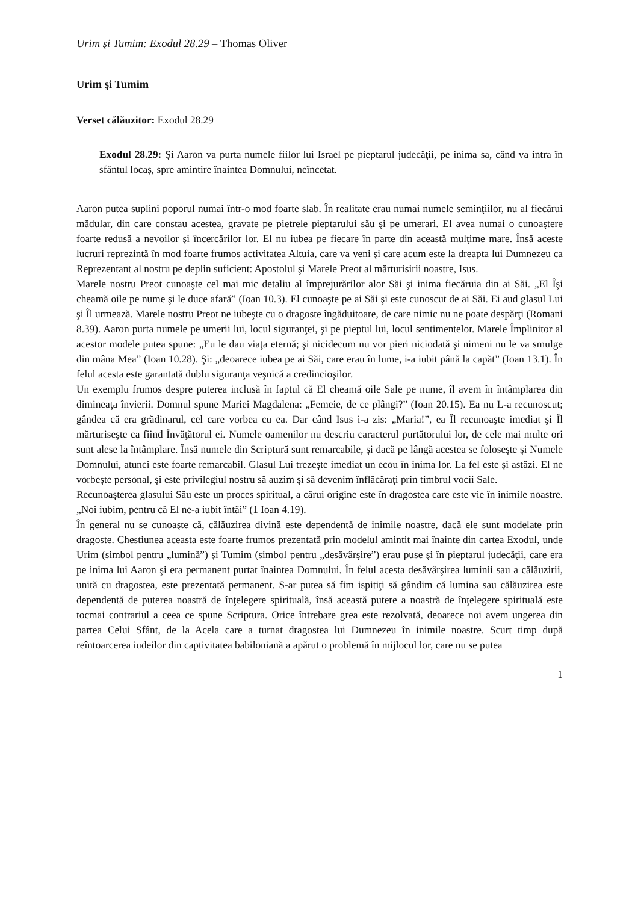Urim şi Tumim: Exodul 28.29 – Thomas Oliver
Urim şi Tumim
Verset călăuzitor: Exodul 28.29
Exodul 28.29: Şi Aaron va purta numele fiilor lui Israel pe pieptarul judecăţii, pe inima sa, când va intra în sfântul locaş, spre amintire înaintea Domnului, neîncetat.
Aaron putea suplini poporul numai într-o mod foarte slab. În realitate erau numai numele seminţiilor, nu al fiecărui mădular, din care constau acestea, gravate pe pietrele pieptarului său şi pe umerari. El avea numai o cunoaştere foarte redusă a nevoilor şi încercărilor lor. El nu iubea pe fiecare în parte din această mulţime mare. Însă aceste lucruri reprezintă în mod foarte frumos activitatea Altuia, care va veni şi care acum este la dreapta lui Dumnezeu ca Reprezentant al nostru pe deplin suficient: Apostolul şi Marele Preot al mărturisirii noastre, Isus.
Marele nostru Preot cunoaşte cel mai mic detaliu al împrejurărilor alor Săi şi inima fiecăruia din ai Săi. „El Îşi cheamă oile pe nume şi le duce afară” (Ioan 10.3). El cunoaşte pe ai Săi şi este cunoscut de ai Săi. Ei aud glasul Lui şi Îl urmează. Marele nostru Preot ne iubeşte cu o dragoste îngăduitoare, de care nimic nu ne poate despărţi (Romani 8.39). Aaron purta numele pe umerii lui, locul siguranţei, şi pe pieptul lui, locul sentimentelor. Marele Împlinitor al acestor modele putea spune: „Eu le dau viaţa eternă; şi nicidecum nu vor pieri niciodată şi nimeni nu le va smulge din mâna Mea” (Ioan 10.28). Şi: „deoarece iubea pe ai Săi, care erau în lume, i-a iubit până la capăt” (Ioan 13.1). În felul acesta este garantată dublu siguranţa veşnică a credincioşilor.
Un exemplu frumos despre puterea inclusă în faptul că El cheamă oile Sale pe nume, îl avem în întâmplarea din dimineaţa învierii. Domnul spune Mariei Magdalena: „Femeie, de ce plângi?” (Ioan 20.15). Ea nu L-a recunoscut; gândea că era grădinarul, cel care vorbea cu ea. Dar când Isus i-a zis: „Maria!”, ea Îl recunoaşte imediat şi Îl mărturiseşte ca fiind Învăţătorul ei. Numele oamenilor nu descriu caracterul purtătorului lor, de cele mai multe ori sunt alese la întâmplare. Însă numele din Scriptură sunt remarcabile, şi dacă pe lângă acestea se foloseşte şi Numele Domnului, atunci este foarte remarcabil. Glasul Lui trezeşte imediat un ecou în inima lor. La fel este şi astăzi. El ne vorbeşte personal, şi este privilegiul nostru să auzim şi să devenim înflăcăraţi prin timbrul vocii Sale.
Recunoaşterea glasului Său este un proces spiritual, a cărui origine este în dragostea care este vie în inimile noastre. „Noi iubim, pentru că El ne-a iubit întâi” (1 Ioan 4.19).
În general nu se cunoaşte că, călăuzirea divină este dependentă de inimile noastre, dacă ele sunt modelate prin dragoste. Chestiunea aceasta este foarte frumos prezentată prin modelul amintit mai înainte din cartea Exodul, unde Urim (simbol pentru „lumină”) şi Tumim (simbol pentru „desăvârşire”) erau puse şi în pieptarul judecăţii, care era pe inima lui Aaron şi era permanent purtat înaintea Domnului. În felul acesta desăvârşirea luminii sau a călăuzirii, unită cu dragostea, este prezentată permanent. S-ar putea să fim ispitiţi să gândim că lumina sau călăuzirea este dependentă de puterea noastră de înţelegere spirituală, însă această putere a noastră de înţelegere spirituală este tocmai contrariul a ceea ce spune Scriptura. Orice întrebare grea este rezolvată, deoarece noi avem ungerea din partea Celui Sfânt, de la Acela care a turnat dragostea lui Dumnezeu în inimile noastre. Scurt timp după reîntoarcerea iudeilor din captivitatea babiloniană a apărut o problemă în mijlocul lor, care nu se putea
1